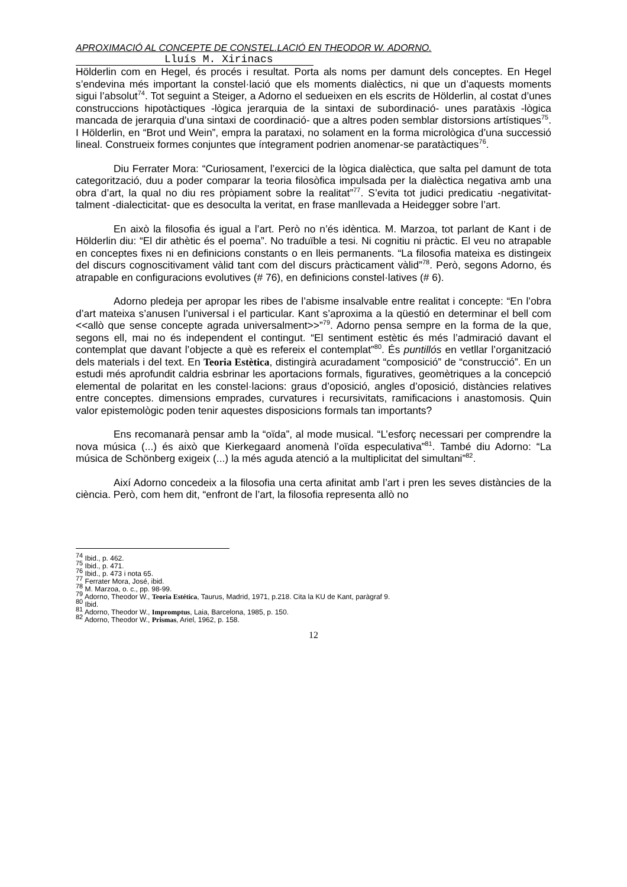APROXIMACIÓ AL CONCEPTE DE CONSTEL.LACIÓ EN THEODOR W. ADORNO.
Lluís M. Xirinacs
Hölderlin com en Hegel, és procés i resultat. Porta als noms per damunt dels conceptes. En Hegel s’endevina més important la constel·lació que els moments dialèctics, ni que un d’aquests moments sigui l’absolut<sup>74</sup>. Tot seguint a Steiger, a Adorno el sedueixen en els escrits de Hölderlin, al costat d’unes construccions hipotàctiques -lògica jerarquia de la sintaxi de subordinació- unes paratàxis -lògica mancada de jerarquia d’una sintaxi de coordinació- que a altres poden semblar distorsions artístiques<sup>75</sup>. I Hölderlin, en “Brot und Wein”, empra la parataxi, no solament en la forma micrològica d’una successió lineal. Construeix formes conjuntes que íntegrament podrien anomenar-se paratàctiques<sup>76</sup>.
Diu Ferrater Mora: “Curiosament, l’exercici de la lògica dialèctica, que salta pel damunt de tota categorització, duu a poder comparar la teoria filosòfica impulsada per la dialèctica negativa amb una obra d’art, la qual no diu res pròpiament sobre la realitat”<sup>77</sup>. S’evita tot judici predicatiu -negativitat- talment -dialecticitat- que es desoculta la veritat, en frase manllevada a Heidegger sobre l’art.
En això la filosofia és igual a l’art. Però no n’és idèntica. M. Marzoa, tot parlant de Kant i de Hölderlin diu: “El dir athètic és el poema”. No traduïble a tesi. Ni cognitiu ni pràctic. El veu no atrapable en conceptes fixes ni en definicions constants o en lleis permanents. “La filosofia mateixa es distingeix del discurs cognoscitivament vàlid tant com del discurs pràcticament vàlid”<sup>78</sup>. Però, segons Adorno, és atrapable en configuracions evolutives (# 76), en definicions constel·latives (# 6).
Adorno pledeja per apropar les ribes de l’abisme insalvable entre realitat i concepte: “En l’obra d’art mateixa s’anusen l’universal i el particular. Kant s’aproxima a la qüestió en determinar el bell com <<allò que sense concepte agrada universalment>>”<sup>79</sup>. Adorno pensa sempre en la forma de la que, segons ell, mai no és independent el contingut. “El sentiment estètic és més l’admiració davant el contemplat que davant l’objecte a què es refereix el contemplat”<sup>80</sup>. És puntillós en vetllar l’organització dels materials i del text. En Teoria Estètica, distingirà acuradament “composició” de “construcció”. En un estudi més aprofundit caldria esbrinar les aportacions formals, figuratives, geomètriques a la concepció elemental de polaritat en les constel·lacions: graus d’oposició, angles d’oposició, distàncies relatives entre conceptes. dimensions emprades, curvatures i recursivitats, ramificacions i anastomosis. Quin valor epistemològic poden tenir aquestes disposicions formals tan importants?
Ens recomanarà pensar amb la “oïda”, al mode musical. “L’esforç necessari per comprendre la nova música (...) és això que Kierkegaard anomenà l’oïda especulativa”<sup>81</sup>. També diu Adorno: “La música de Schönberg exigeix (...) la més aguda atenció a la multiplicitat del simultani”<sup>82</sup>.
Així Adorno concedeix a la filosofia una certa afinitat amb l’art i pren les seves distàncies de la ciència. Però, com hem dit, “enfront de l’art, la filosofia representa allò no
<sup>74</sup> Ibid., p. 462.
<sup>75</sup> Ibid., p. 471.
<sup>76</sup> Ibid., p. 473 i nota 65.
<sup>77</sup> Ferrater Mora, José, ibid.
<sup>78</sup> M. Marzoa, o. c., pp. 98-99.
<sup>79</sup> Adorno, Theodor W., Teoria Estética, Taurus, Madrid, 1971, p.218. Cita la KU de Kant, paràgraf 9.
<sup>80</sup> Ibid.
<sup>81</sup> Adorno, Theodor W., Impromptus, Laia, Barcelona, 1985, p. 150.
<sup>82</sup> Adorno, Theodor W., Prismas, Ariel, 1962, p. 158.
12